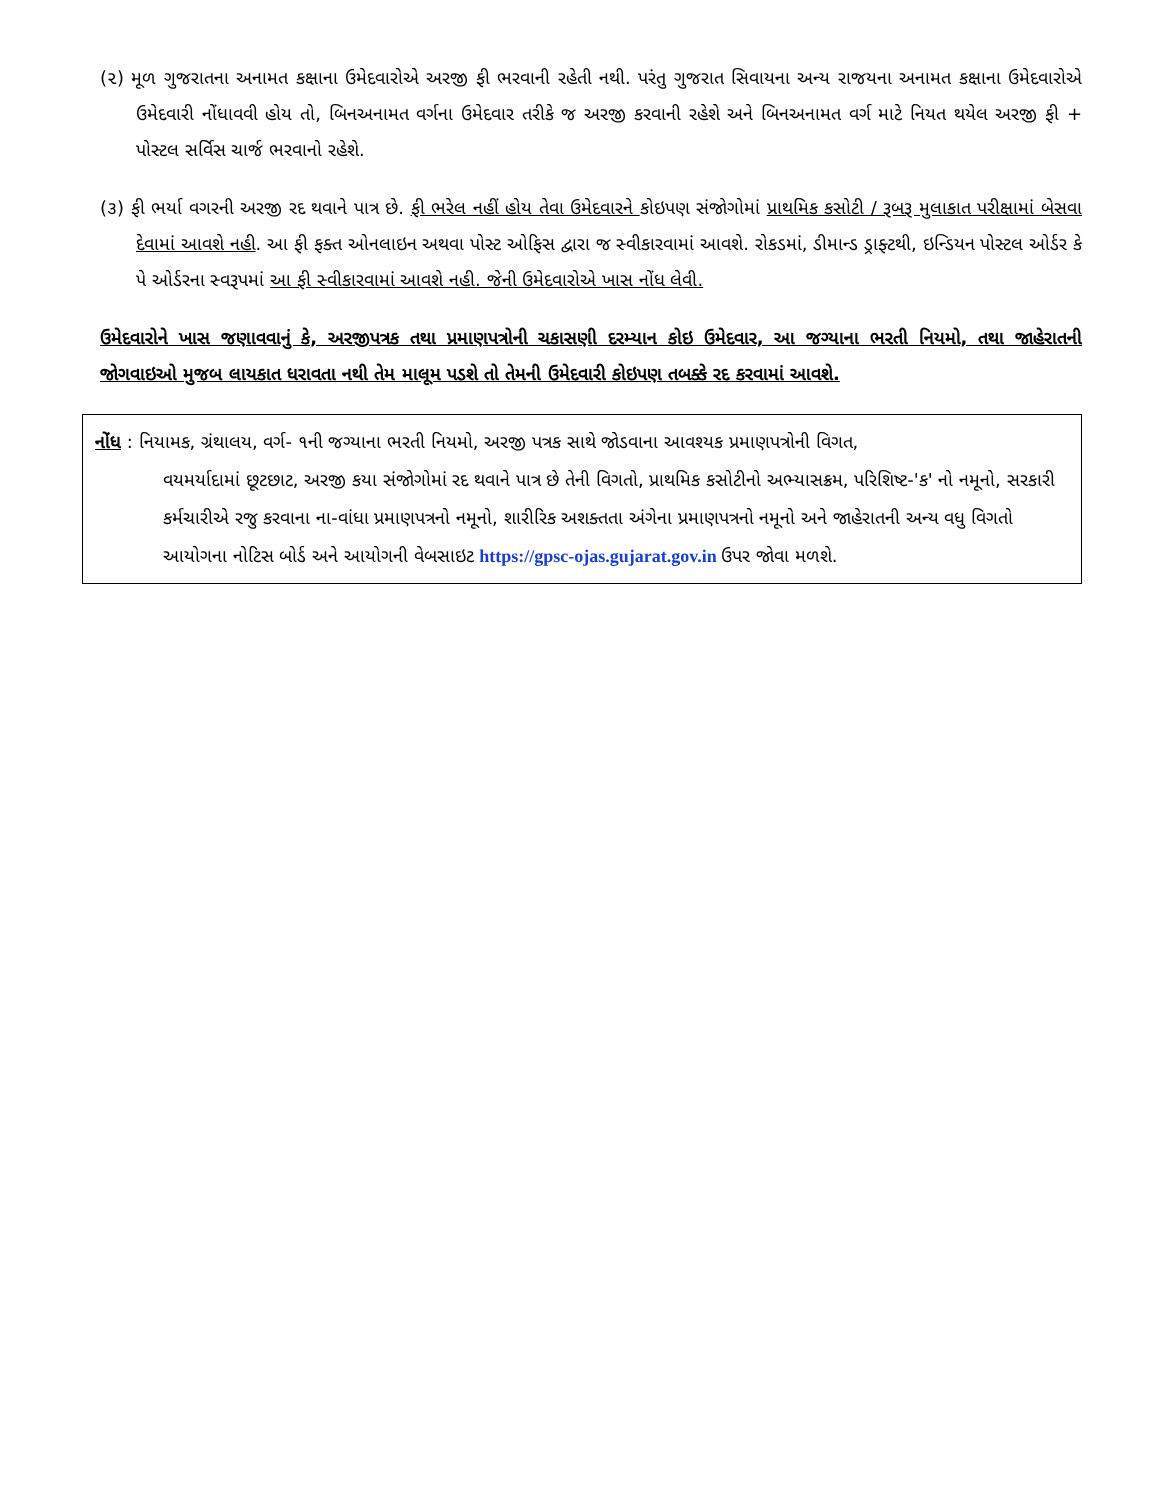(૨) મૂળ ગુજરાતના અનામત કક્ષાના ઉમેદવારોએ અરજી ફી ભરવાની રહેતી નથી. પરંતુ ગુજરાત સિવાયના અન્ય રાજયના અનામત કક્ષાના ઉમેદવારોએ ઉમેદવારી નોંધાવવી હોય તો, બિનઅનામત વર્ગના ઉમેદવાર તરીકે જ અરજી કરવાની રહેશે અને બિનઅનામત વર્ગ માટે નિયત થયેલ અરજી ફી + પોસ્ટલ સર્વિસ ચાર્જ ભરવાનો રહેશે.
(૩) ફી ભર્યા વગરની અરજી રદ થવાને પાત્ર છે. ફી ભરેલ નહીં હોય તેવા ઉમેદવારને કોઇપણ સંજોગોમાં પ્રાથમિક કસોટી / રૂબરૂ મુલાકાત પરીક્ષામાં બેસવા દેવામાં આવશે નહી. આ ફી ફક્ત ઓનલાઇન અથવા પોસ્ટ ઓફિસ દ્વારા જ સ્વીકારવામાં આવશે. રોકડમાં, ડીમાન્ડ ડ્રાફ્ટથી, ઇન્ડિયન પોસ્ટલ ઓર્ડર કે પે ઓર્ડરના સ્વરૂપમાં આ ફી સ્વીકારવામાં આવશે નહી. જેની ઉમેદવારોએ ખાસ નોંધ લેવી.
ઉમેદવારોને ખાસ જણાવવાનું કે, અરજીપત્રક તથા પ્રમાણપત્રોની ચકાસણી દરમ્યાન કોઇ ઉમેદવાર, આ જગ્યાના ભરતી નિયમો, તથા જાહેરાતની જોગવાઇઓ મુજબ લાયકાત ધરાવતા નથી તેમ માલૂમ પડશે તો તેમની ઉમેદવારી કોઇપણ તબક્કે રદ કરવામાં આવશે.
નોંધ : નિયામક, ગ્રંથાલય, વર્ગ- ૧ની જગ્યાના ભરતી નિયમો, અરજી પત્રક સાથે જોડવાના આવશ્યક પ્રમાણપત્રોની વિગત,
વયમર્યાદામાં છૂટછાટ, અરજી કયા સંજોગોમાં રદ થવાને પાત્ર છે તેની વિગતો, પ્રાથમિક કસોટીનો અભ્યાસક્રમ, પરિશિષ્ટ-'ક' નો નમૂનો, સરકારી કર્મચારીએ રજુ કરવાના ના-વાંધા પ્રમાણપત્રનો નમૂનો, શારીરિક અશક્તતા અંગેના પ્રમાણપત્રનો નમૂનો અને જાહેરાતની અન્ય વધુ વિગતો આયોગના નોટિસ બોર્ડ અને આયોગની વેબસાઇટ https://gpsc-ojas.gujarat.gov.in ઉપર જોવા મળશે.